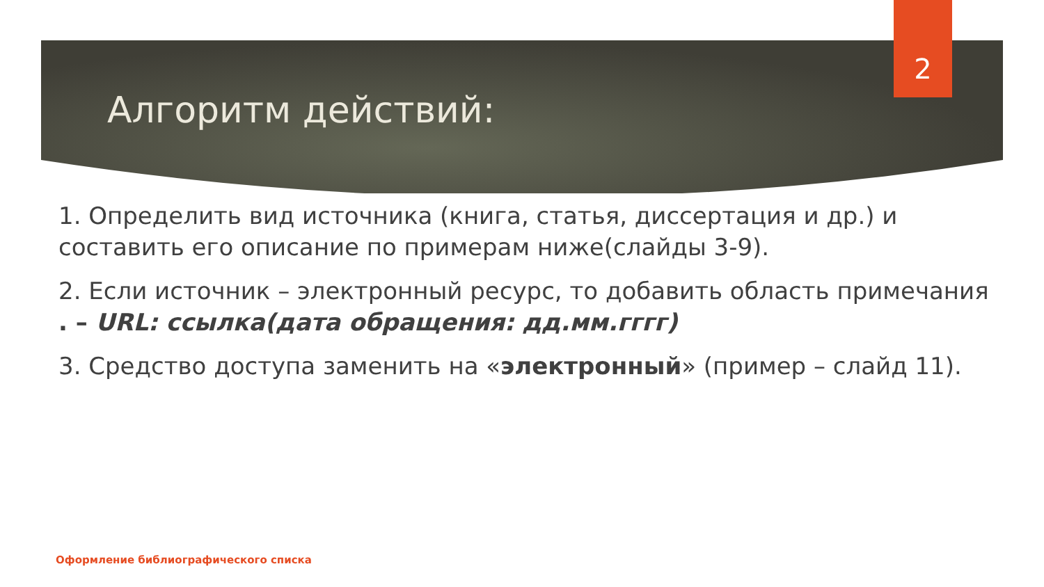2
Алгоритм действий:
1. Определить вид источника (книга, статья, диссертация и др.) и составить его описание по примерам ниже(слайды 3-9).
2. Если источник – электронный ресурс, то добавить область примечания . – URL: ссылка(дата обращения: дд.мм.гггг)
3. Средство доступа заменить на «электронный» (пример – слайд 11).
Оформление библиографического списка